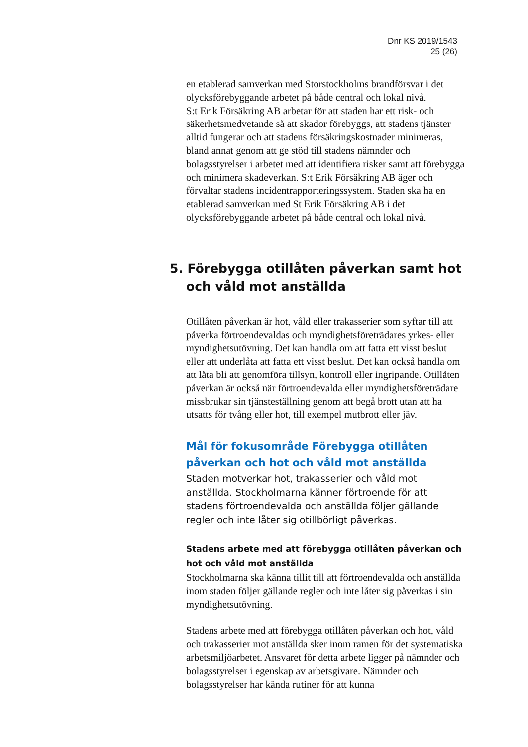Dnr KS 2019/1543
25 (26)
en etablerad samverkan med Storstockholms brandförsvar i det olycksförebyggande arbetet på både central och lokal nivå.
S:t Erik Försäkring AB arbetar för att staden har ett risk- och säkerhetsmedvetande så att skador förebyggs, att stadens tjänster alltid fungerar och att stadens försäkringskostnader minimeras, bland annat genom att ge stöd till stadens nämnder och bolagsstyrelser i arbetet med att identifiera risker samt att förebygga och minimera skadeverkan. S:t Erik Försäkring AB äger och förvaltar stadens incidentrapporteringssystem. Staden ska ha en etablerad samverkan med St Erik Försäkring AB i det olycksförebyggande arbetet på både central och lokal nivå.
5. Förebygga otillåten påverkan samt hot och våld mot anställda
Otillåten påverkan är hot, våld eller trakasserier som syftar till att påverka förtroendevaldas och myndighetsföreträdares yrkes- eller myndighetsutövning. Det kan handla om att fatta ett visst beslut eller att underlåta att fatta ett visst beslut. Det kan också handla om att låta bli att genomföra tillsyn, kontroll eller ingripande. Otillåten påverkan är också när förtroendevalda eller myndighetsföreträdare missbrukar sin tjänsteställning genom att begå brott utan att ha utsatts för tvång eller hot, till exempel mutbrott eller jäv.
Mål för fokusområde Förebygga otillåten påverkan och hot och våld mot anställda
Staden motverkar hot, trakasserier och våld mot anställda. Stockholmarna känner förtroende för att stadens förtroendevalda och anställda följer gällande regler och inte låter sig otillbörligt påverkas.
Stadens arbete med att förebygga otillåten påverkan och hot och våld mot anställda
Stockholmarna ska känna tillit till att förtroendevalda och anställda inom staden följer gällande regler och inte låter sig påverkas i sin myndighetsutövning.
Stadens arbete med att förebygga otillåten påverkan och hot, våld och trakasserier mot anställda sker inom ramen för det systematiska arbetsmiljöarbetet. Ansvaret för detta arbete ligger på nämnder och bolagsstyrelser i egenskap av arbetsgivare. Nämnder och bolagsstyrelser har kända rutiner för att kunna